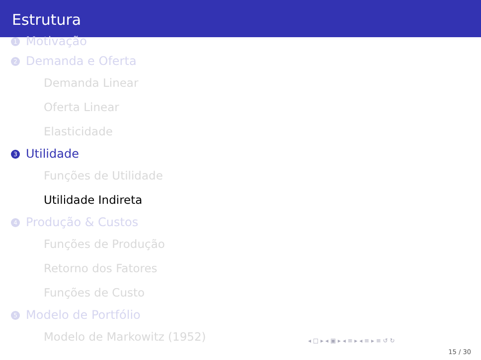Estrutura
1 Motivação
2 Demanda e Oferta
Demanda Linear
Oferta Linear
Elasticidade
3 Utilidade
Funções de Utilidade
Utilidade Indireta
4 Produção & Custos
Funções de Produção
Retorno dos Fatores
Funções de Custo
5 Modelo de Portfólio
Modelo de Markowitz (1952)
◂ □ ▸ ◂ ▣ ▸ ◂ ≡ ▸ ◂ ≡ ▸ ≡ ↺ ↻
15 / 30